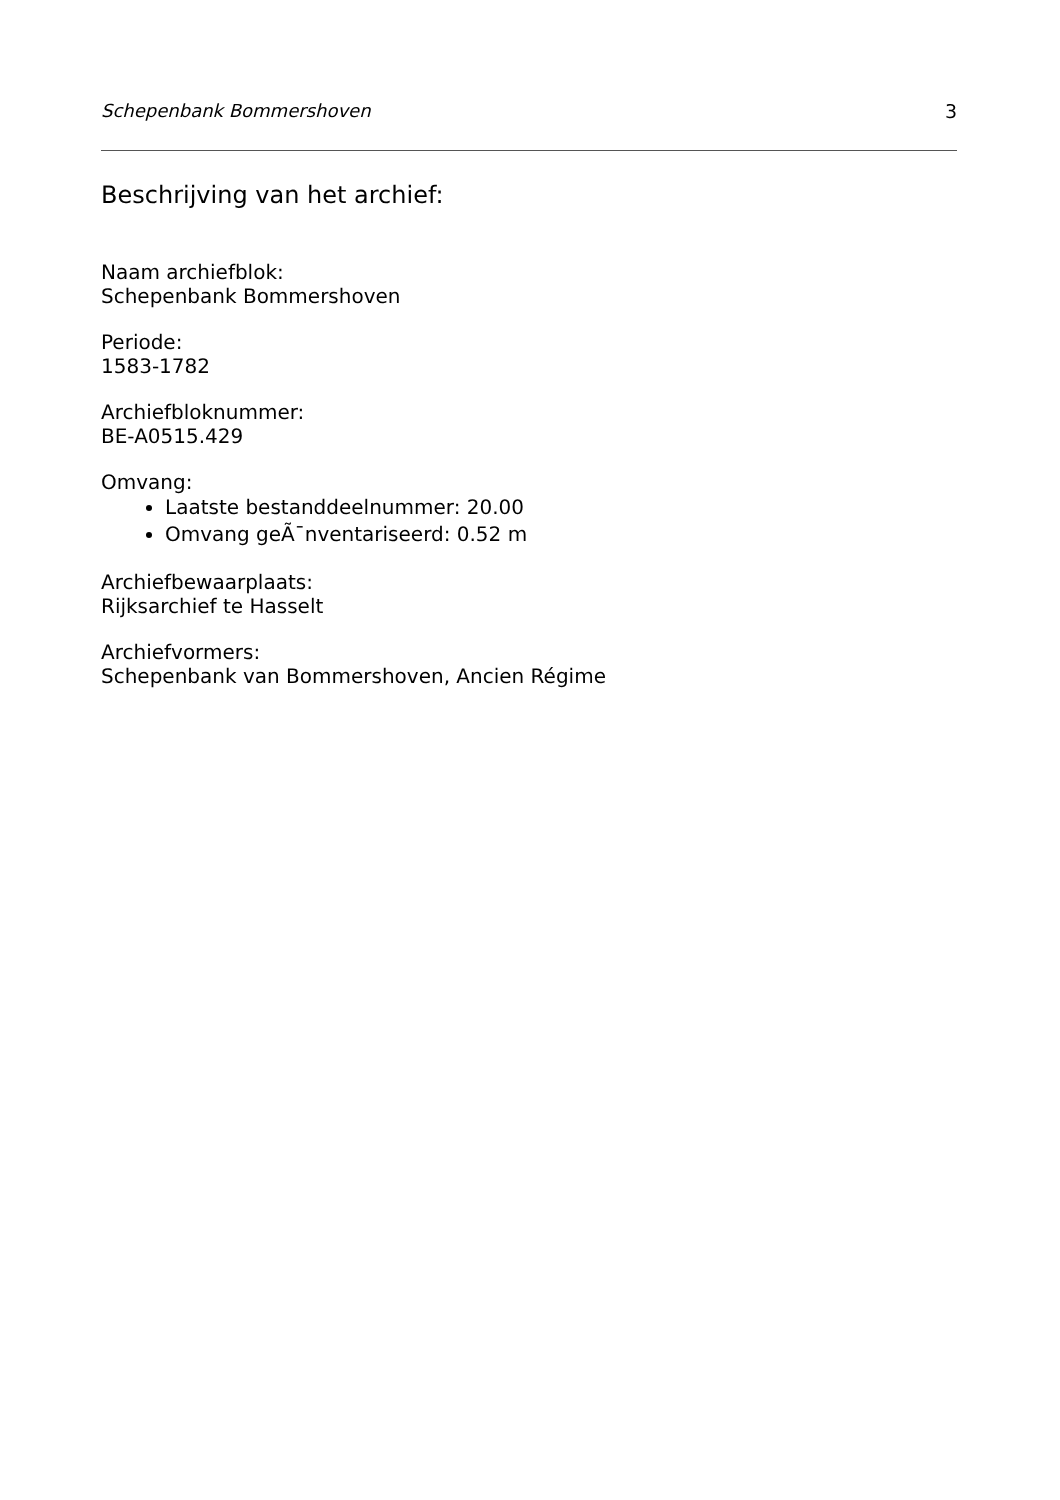Schepenbank Bommershoven 3
Beschrijving van het archief:
Naam archiefblok:
Schepenbank Bommershoven
Periode:
1583-1782
Archiefbloknummer:
BE-A0515.429
Omvang:
Laatste bestanddeelnummer: 20.00
Omvang geÃ¯nventariseerd: 0.52 m
Archiefbewaarplaats:
Rijksarchief te Hasselt
Archiefvormers:
Schepenbank van Bommershoven, Ancien Régime